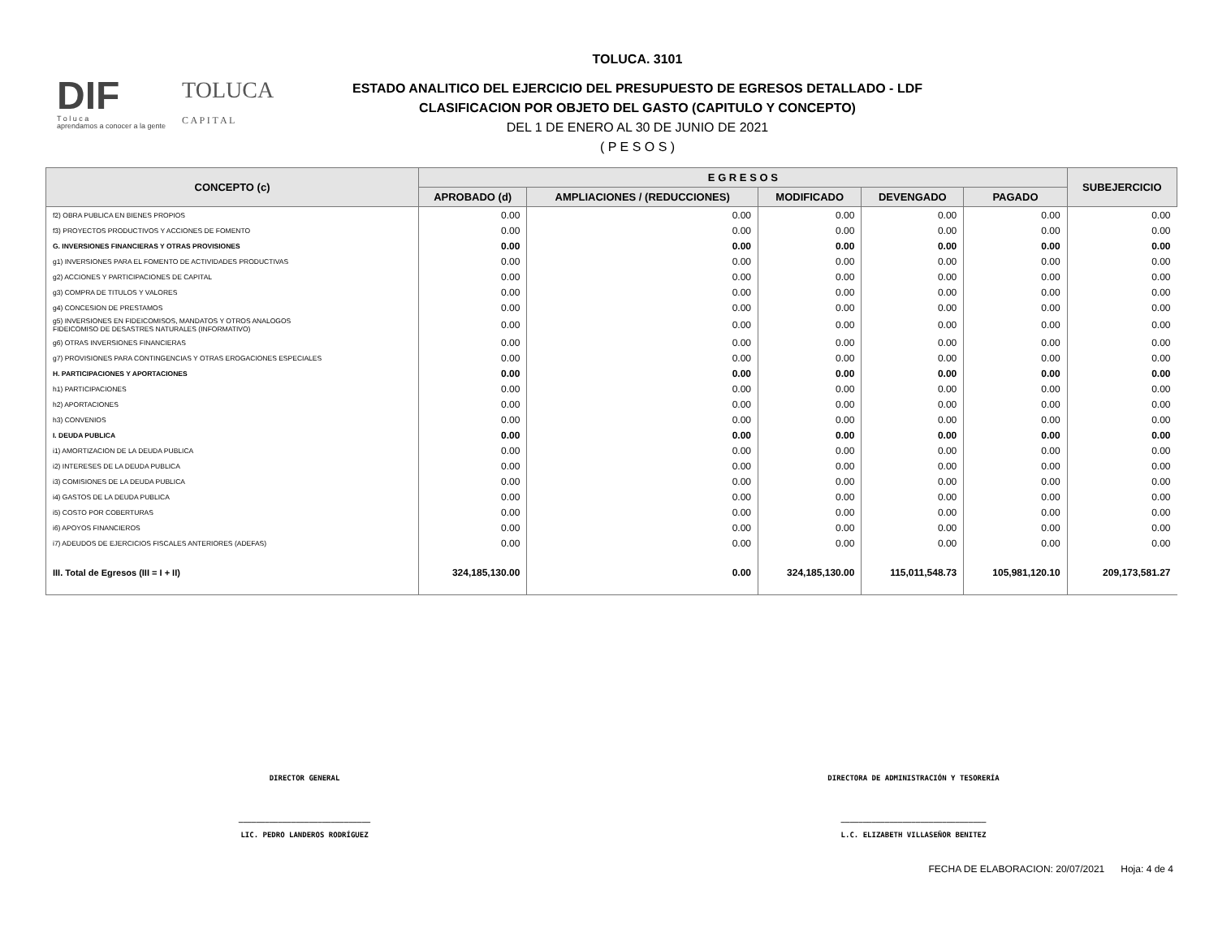DIF
T o l u c a
aprendamos a conocer a la gente
TOLUCA
C A P I T A L
TOLUCA. 3101
ESTADO ANALITICO DEL EJERCICIO DEL PRESUPUESTO DE EGRESOS DETALLADO - LDF
CLASIFICACION POR OBJETO DEL GASTO (CAPITULO Y CONCEPTO)
DEL 1 DE ENERO AL 30 DE JUNIO DE 2021
( P E S O S )
| CONCEPTO (c) | E G R E S O S | | | | | SUBEJERCICIO |
| --- | --- | --- | --- | --- | --- | --- |
| | APROBADO (d) | AMPLIACIONES / (REDUCCIONES) | MODIFICADO | DEVENGADO | PAGADO | |
| f2) OBRA PUBLICA EN BIENES PROPIOS | 0.00 | 0.00 | 0.00 | 0.00 | 0.00 | 0.00 |
| f3) PROYECTOS PRODUCTIVOS Y ACCIONES DE FOMENTO | 0.00 | 0.00 | 0.00 | 0.00 | 0.00 | 0.00 |
| G. INVERSIONES FINANCIERAS Y OTRAS PROVISIONES | 0.00 | 0.00 | 0.00 | 0.00 | 0.00 | 0.00 |
| g1) INVERSIONES PARA EL FOMENTO DE ACTIVIDADES PRODUCTIVAS | 0.00 | 0.00 | 0.00 | 0.00 | 0.00 | 0.00 |
| g2) ACCIONES Y PARTICIPACIONES DE CAPITAL | 0.00 | 0.00 | 0.00 | 0.00 | 0.00 | 0.00 |
| g3) COMPRA DE TITULOS Y VALORES | 0.00 | 0.00 | 0.00 | 0.00 | 0.00 | 0.00 |
| g4) CONCESION DE PRESTAMOS | 0.00 | 0.00 | 0.00 | 0.00 | 0.00 | 0.00 |
| g5) INVERSIONES EN FIDEICOMISOS, MANDATOS Y OTROS ANALOGOS FIDEICOMISO DE DESASTRES NATURALES (INFORMATIVO) | 0.00 | 0.00 | 0.00 | 0.00 | 0.00 | 0.00 |
| g6) OTRAS INVERSIONES FINANCIERAS | 0.00 | 0.00 | 0.00 | 0.00 | 0.00 | 0.00 |
| g7) PROVISIONES PARA CONTINGENCIAS Y OTRAS EROGACIONES ESPECIALES | 0.00 | 0.00 | 0.00 | 0.00 | 0.00 | 0.00 |
| H. PARTICIPACIONES Y APORTACIONES | 0.00 | 0.00 | 0.00 | 0.00 | 0.00 | 0.00 |
| h1) PARTICIPACIONES | 0.00 | 0.00 | 0.00 | 0.00 | 0.00 | 0.00 |
| h2) APORTACIONES | 0.00 | 0.00 | 0.00 | 0.00 | 0.00 | 0.00 |
| h3) CONVENIOS | 0.00 | 0.00 | 0.00 | 0.00 | 0.00 | 0.00 |
| I. DEUDA PUBLICA | 0.00 | 0.00 | 0.00 | 0.00 | 0.00 | 0.00 |
| i1) AMORTIZACION DE LA DEUDA PUBLICA | 0.00 | 0.00 | 0.00 | 0.00 | 0.00 | 0.00 |
| i2) INTERESES DE LA DEUDA PUBLICA | 0.00 | 0.00 | 0.00 | 0.00 | 0.00 | 0.00 |
| i3) COMISIONES DE LA DEUDA PUBLICA | 0.00 | 0.00 | 0.00 | 0.00 | 0.00 | 0.00 |
| i4) GASTOS DE LA DEUDA PUBLICA | 0.00 | 0.00 | 0.00 | 0.00 | 0.00 | 0.00 |
| i5) COSTO POR COBERTURAS | 0.00 | 0.00 | 0.00 | 0.00 | 0.00 | 0.00 |
| i6) APOYOS FINANCIEROS | 0.00 | 0.00 | 0.00 | 0.00 | 0.00 | 0.00 |
| i7) ADEUDOS DE EJERCICIOS FISCALES ANTERIORES (ADEFAS) | 0.00 | 0.00 | 0.00 | 0.00 | 0.00 | 0.00 |
| III. Total de Egresos (III = I + II) | 324,185,130.00 | 0.00 | 324,185,130.00 | 115,011,548.73 | 105,981,120.10 | 209,173,581.27 |
DIRECTOR GENERAL
______________________________
LIC. PEDRO LANDEROS RODRÍGUEZ
DIRECTORA DE ADMINISTRACIÓN Y TESORERÍA
_________________________________
L.C. ELIZABETH VILLASEÑOR BENITEZ
FECHA DE ELABORACION: 20/07/2021 Hoja: 4 de 4